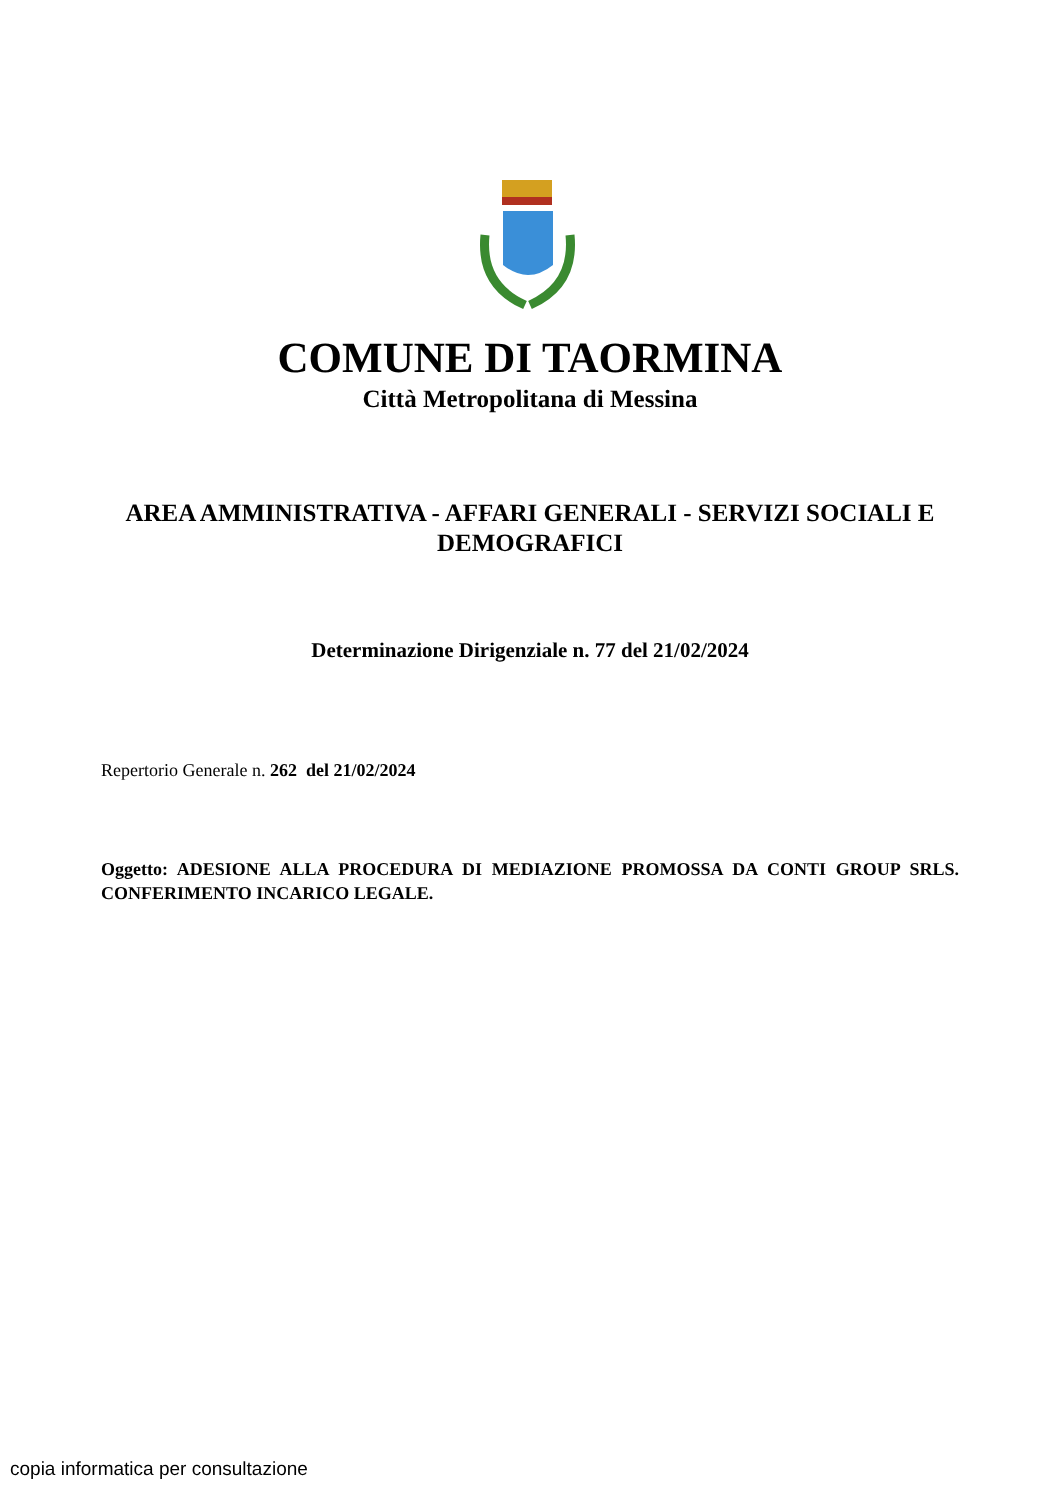COMUNE DI TAORMINA
Città Metropolitana di Messina
AREA AMMINISTRATIVA - AFFARI GENERALI - SERVIZI SOCIALI E DEMOGRAFICI
Determinazione Dirigenziale n. 77 del 21/02/2024
Repertorio Generale n. 262 del 21/02/2024
Oggetto: ADESIONE ALLA PROCEDURA DI MEDIAZIONE PROMOSSA DA CONTI GROUP SRLS. CONFERIMENTO INCARICO LEGALE.
copia informatica per consultazione